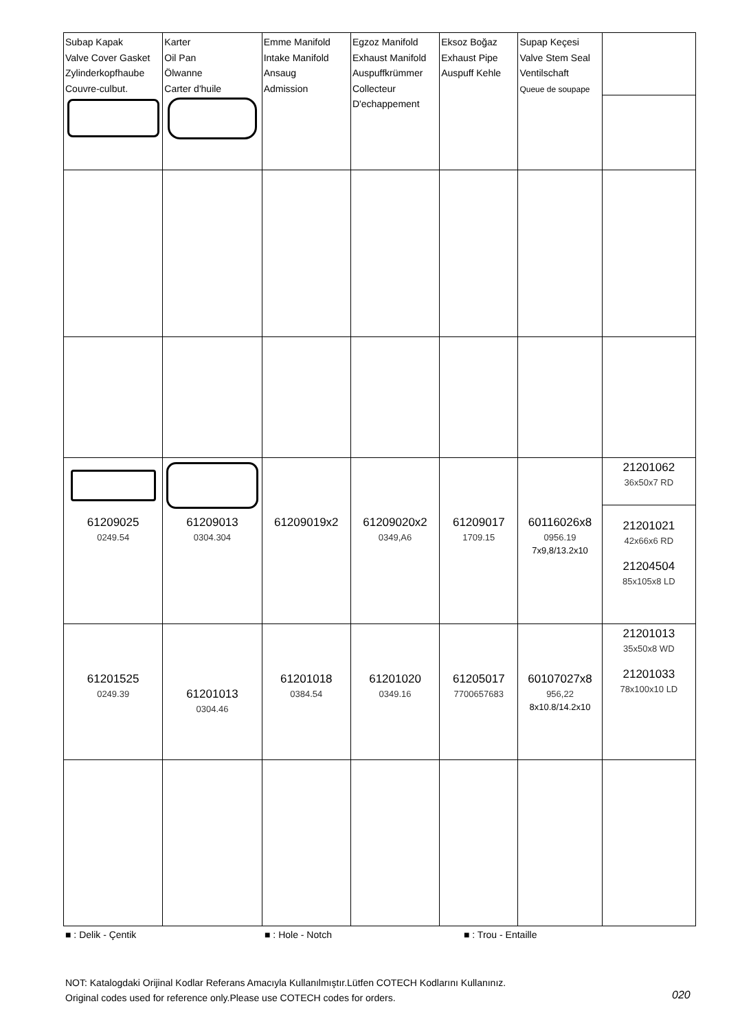| Subap Kapak Valve Cover Gasket Zylinderkopfhaube Couvre-culbut. | Karter Oil Pan Ölwanne Carter d'huile | Emme Manifold Intake Manifold Ansaug Admission | Egzoz Manifold Exhaust Manifold Auspuffkrümmer Collecteur D'echappement | Eksoz Boğaz Exhaust Pipe Auspuff Kehle | Supap Keçesi Valve Stem Seal Ventilschaft Queue de soupape | |
| 61209025 0249.54 | 61209013 0304.304 | 61209019x2 | 61209020x2 0349,A6 | 61209017 1709.15 | 60116026x8 0956.19 7x9,8/13.2x10 | 21201062 36x50x7 RD 21201021 42x66x6 RD 21204504 85x105x8 LD |
| 61201525 0249.39 | 61201013 0304.46 | 61201018 0384.54 | 61201020 0349.16 | 61205017 7700657683 | 60107027x8 956,22 8x10.8/14.2x10 | 21201013 35x50x8 WD 21201033 78x100x10 LD |
■ : Delik - Çentik ■ : Hole - Notch ■ : Trou - Entaille
NOT: Katalogdaki Orijinal Kodlar Referans Amacıyla Kullanılmıştır.Lütfen COTECH Kodlarını Kullanınız.
Original codes used for reference only.Please use COTECH codes for orders.
020